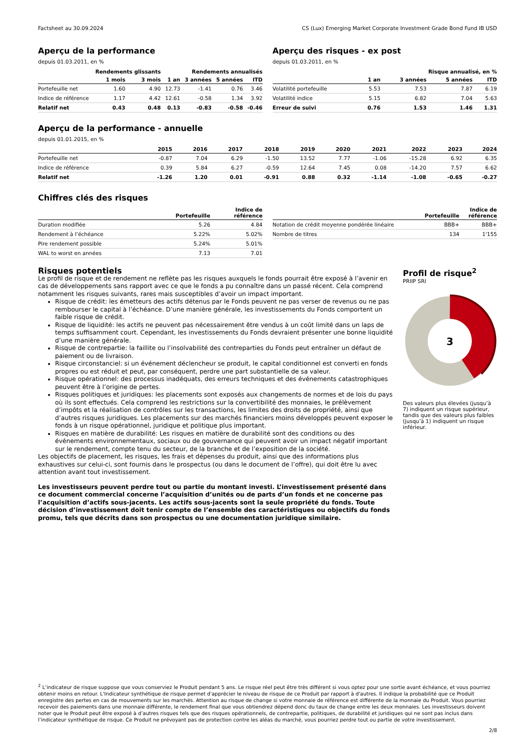Factsheet au 30.09.2024 CS (Lux) Emerging Market Corporate Investment Grade Bond Fund IB USD
Aperçu de la performance
depuis 01.03.2011, en %
| | Rendements glissants | | Rendements annualisés | | | |
| --- | --- | --- | --- | --- | --- | --- |
| | 1 mois | 3 mois | 1 an | 3 années | 5 années | ITD |
| Portefeuille net | 1.60 | 4.90 | 12.73 | -1.41 | 0.76 | 3.46 |
| Indice de référence | 1.17 | 4.42 | 12.61 | -0.58 | 1.34 | 3.92 |
| Relatif net | 0.43 | 0.48 | 0.13 | -0.83 | -0.58 | -0.46 |
Aperçu des risques - ex post
depuis 01.03.2011, en %
| | Risque annualisé, en % | | | |
| --- | --- | --- | --- | --- |
| | 1 an | 3 années | 5 années | ITD |
| Volatilité portefeuille | 5.53 | 7.53 | 7.87 | 6.19 |
| Volatilité indice | 5.15 | 6.82 | 7.04 | 5.63 |
| Erreur de suivi | 0.76 | 1.53 | 1.46 | 1.31 |
Aperçu de la performance - annuelle
depuis 01.01.2015, en %
| | 2015 | 2016 | 2017 | 2018 | 2019 | 2020 | 2021 | 2022 | 2023 | 2024 |
| --- | --- | --- | --- | --- | --- | --- | --- | --- | --- | --- |
| Portefeuille net | -0.87 | 7.04 | 6.29 | -1.50 | 13.52 | 7.77 | -1.06 | -15.28 | 6.92 | 6.35 |
| Indice de référence | 0.39 | 5.84 | 6.27 | -0.59 | 12.64 | 7.45 | 0.08 | -14.20 | 7.57 | 6.62 |
| Relatif net | -1.26 | 1.20 | 0.01 | -0.91 | 0.88 | 0.32 | -1.14 | -1.08 | -0.65 | -0.27 |
Chiffres clés des risques
| | Portefeuille | Indice de référence |
| --- | --- | --- |
| Duration modifiée | 5.26 | 4.84 |
| Rendement à l’échéance | 5.22% | 5.02% |
| Pire rendement possible | 5.24% | 5.01% |
| WAL to worst en années | 7.13 | 7.01 |
| | Portefeuille | Indice de référence |
| --- | --- | --- |
| Notation de crédit moyenne pondérée linéaire | BBB+ | BBB+ |
| Nombre de titres | 134 | 1'155 |
Risques potentiels
Le profil de risque et de rendement ne reflète pas les risques auxquels le fonds pourrait être exposé à l’avenir en cas de développements sans rapport avec ce que le fonds a pu connaître dans un passé récent. Cela comprend notamment les risques suivants, rares mais susceptibles d’avoir un impact important.
Risque de crédit: les émetteurs des actifs détenus par le Fonds peuvent ne pas verser de revenus ou ne pas rembourser le capital à l’échéance. D’une manière générale, les investissements du Fonds comportent un faible risque de crédit.
Risque de liquidité: les actifs ne peuvent pas nécessairement être vendus à un coût limité dans un laps de temps suffisamment court. Cependant, les investissements du Fonds devraient présenter une bonne liquidité d’une manière générale.
Risque de contrepartie: la faillite ou l’insolvabilité des contreparties du Fonds peut entraîner un défaut de paiement ou de livraison.
Risque circonstanciel: si un événement déclencheur se produit, le capital conditionnel est converti en fonds propres ou est réduit et peut, par conséquent, perdre une part substantielle de sa valeur.
Risque opérationnel: des processus inadéquats, des erreurs techniques et des événements catastrophiques peuvent être à l’origine de pertes.
Risques politiques et juridiques: les placements sont exposés aux changements de normes et de lois du pays où ils sont effectués. Cela comprend les restrictions sur la convertibilité des monnaies, le prélèvement d’impôts et la réalisation de contrôles sur les transactions, les limites des droits de propriété, ainsi que d’autres risques juridiques. Les placements sur des marchés financiers moins développés peuvent exposer le fonds à un risque opérationnel, juridique et politique plus important.
Risques en matière de durabilité: Les risques en matière de durabilité sont des conditions ou des événements environnementaux, sociaux ou de gouvernance qui peuvent avoir un impact négatif important sur le rendement, compte tenu du secteur, de la branche et de l’exposition de la société.
Les objectifs de placement, les risques, les frais et dépenses du produit, ainsi que des informations plus exhaustives sur celui-ci, sont fournis dans le prospectus (ou dans le document de l’offre), qui doit être lu avec attention avant tout investissement.
Les investisseurs peuvent perdre tout ou partie du montant investi. L’investissement présenté dans ce document commercial concerne l’acquisition d’unités ou de parts d’un fonds et ne concerne pas l’acquisition d’actifs sous-jacents. Les actifs sous-jacents sont la seule propriété du fonds. Toute décision d’investissement doit tenir compte de l’ensemble des caractéristiques ou objectifs du fonds promu, tels que décrits dans son prospectus ou une documentation juridique similaire.
Profil de risque<sup>2</sup>
PRIIP SRI
3
Des valeurs plus élevées (jusqu’à 7) indiquent un risque supérieur, tandis que des valeurs plus faibles (jusqu’à 1) indiquent un risque inférieur.
<sup>2</sup> L’indicateur de risque suppose que vous conserviez le Produit pendant 5 ans. Le risque réel peut être très différent si vous optez pour une sortie avant échéance, et vous pourriez obtenir moins en retour. L'Indicateur synthétique de risque permet d'apprécier le niveau de risque de ce Produit par rapport à d'autres. Il indique la probabilité que ce Produit enregistre des pertes en cas de mouvements sur les marchés. Attention au risque de change si votre monnaie de référence est différente de la monnaie du Produit. Vous pourriez recevoir des paiements dans une monnaie différente, le rendement final que vous obtiendrez dépend donc du taux de change entre les deux monnaies. Les investisseurs doivent noter que le Produit peut être exposé à d’autres risques tels que des risques opérationnels, de contrepartie, politiques, de durabilité et juridiques qui ne sont pas inclus dans l’indicateur synthétique de risque. Ce Produit ne prévoyant pas de protection contre les aléas du marché, vous pourriez perdre tout ou partie de votre investissement.
2/8